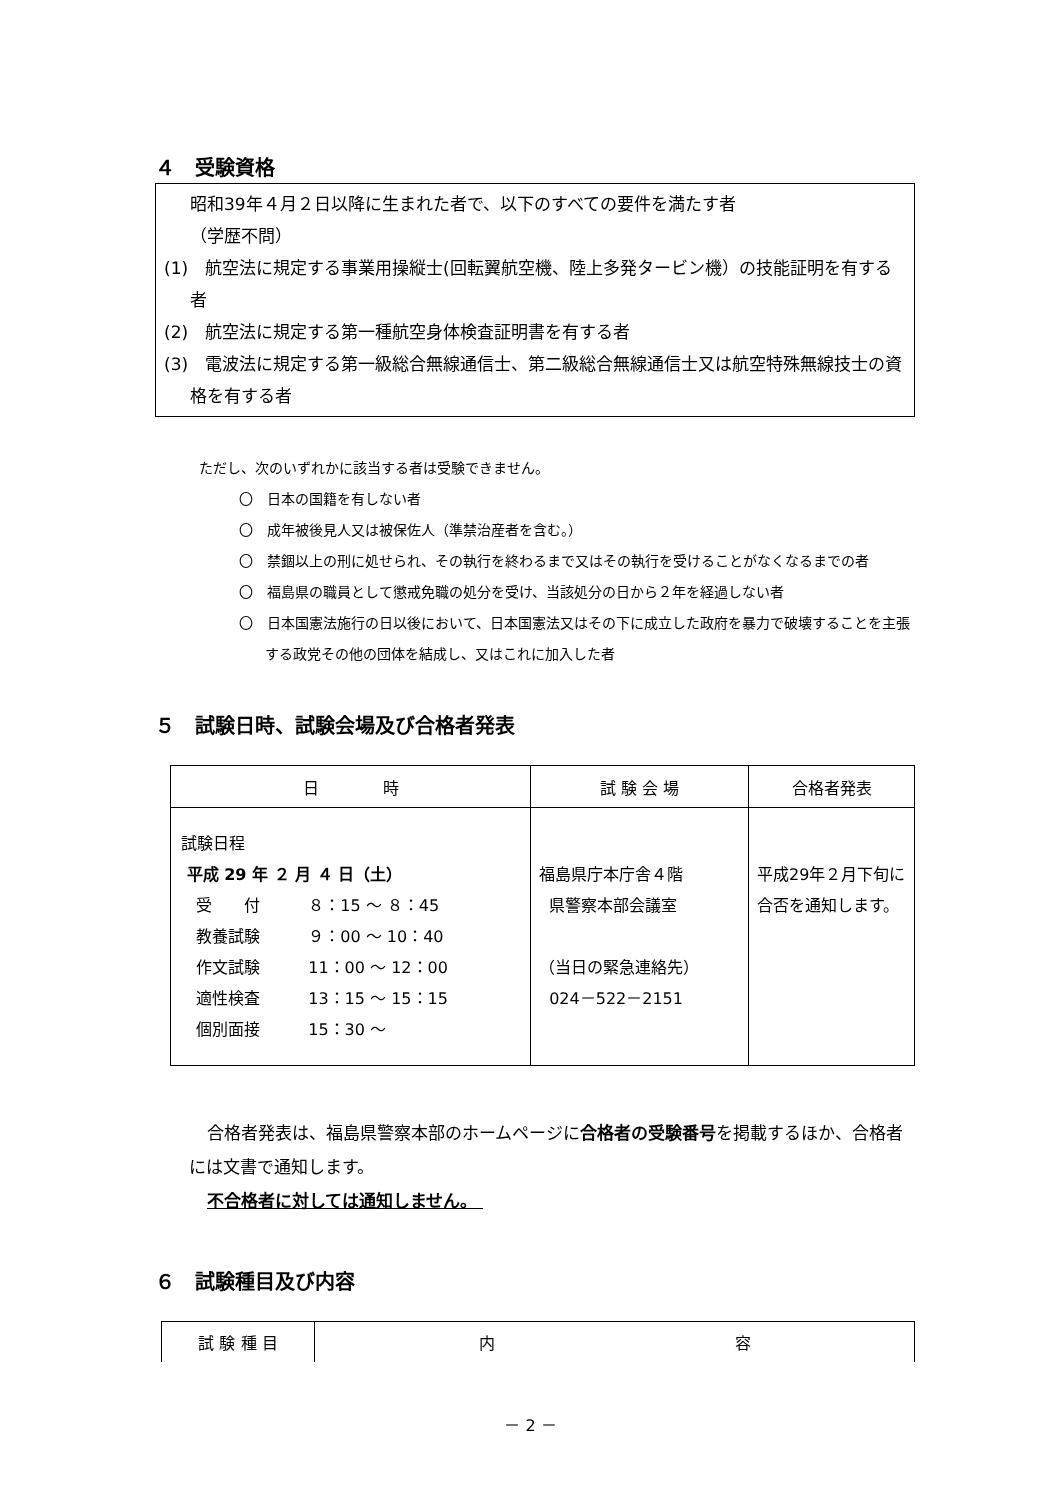４　受験資格
昭和39年４月２日以降に生まれた者で、以下のすべての要件を満たす者
（学歴不問）
(1)　航空法に規定する事業用操縦士(回転翼航空機、陸上多発タービン機）の技能証明を有する者
(2)　航空法に規定する第一種航空身体検査証明書を有する者
(3)　電波法に規定する第一級総合無線通信士、第二級総合無線通信士又は航空特殊無線技士の資格を有する者
ただし、次のいずれかに該当する者は受験できません。
〇　日本の国籍を有しない者
〇　成年被後見人又は被保佐人（準禁治産者を含む。）
〇　禁錮以上の刑に処せられ、その執行を終わるまで又はその執行を受けることがなくなるまでの者
〇　福島県の職員として懲戒免職の処分を受け、当該処分の日から２年を経過しない者
〇　日本国憲法施行の日以後において、日本国憲法又はその下に成立した政府を暴力で破壊することを主張する政党その他の団体を結成し、又はこれに加入した者
５　試験日時、試験会場及び合格者発表
| 日 時 | 試 験 会 場 | 合格者発表 |
| --- | --- | --- |
| 試験日程 平成 29 年 ２ 月 ４ 日（土） 受 付 ８：15 ～ ８：45 教養試験 ９：00 ～ 10：40 作文試験 11：00 ～ 12：00 適性検査 13：15 ～ 15：15 個別面接 15：30 ～ | 福島県庁本庁舎４階 県警察本部会議室 （当日の緊急連絡先） 024－522－2151 | 平成29年２月下旬に合否を通知します。 |
合格者発表は、福島県警察本部のホームページに合格者の受験番号を掲載するほか、合格者には文書で通知します。
不合格者に対しては通知しません。
６　試験種目及び内容
| 試 験 種 目 | 内 容 |
| --- | --- |
－ 2 －